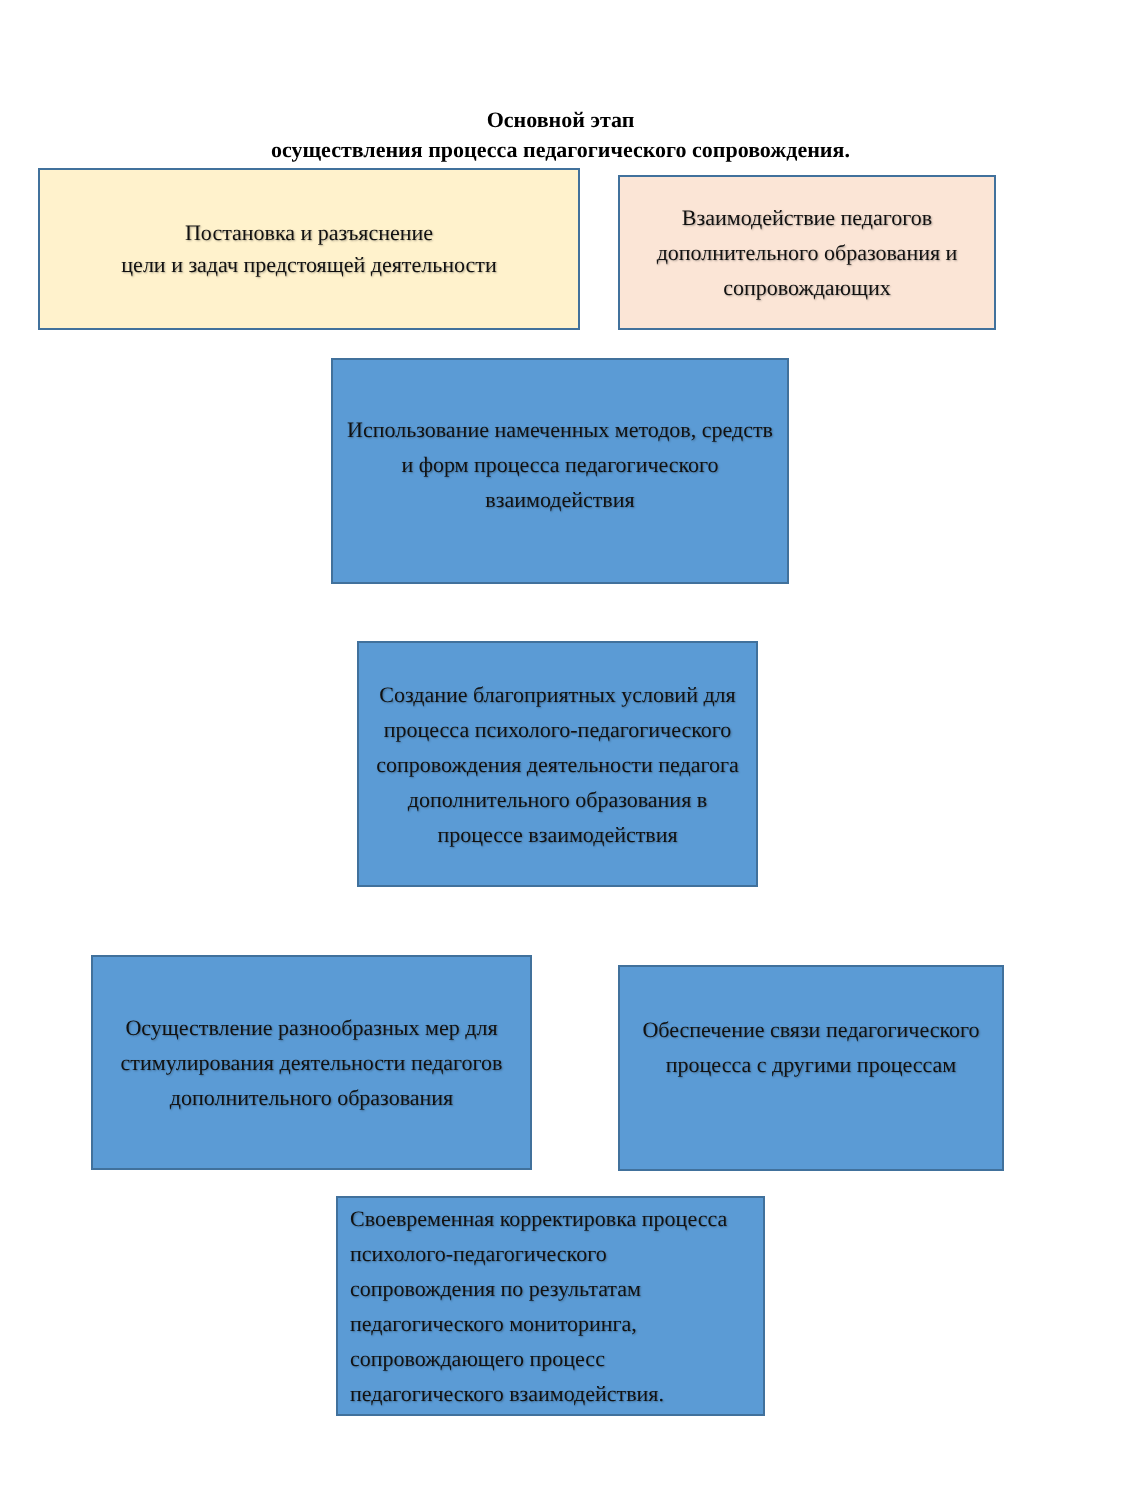Основной этап
осуществления процесса педагогического сопровождения.
Постановка и разъяснение
цели и задач предстоящей деятельности
Взаимодействие педагогов дополнительного образования и сопровождающих
Использование намеченных методов, средств и форм процесса педагогического взаимодействия
Создание благоприятных условий для процесса психолого-педагогического сопровождения деятельности педагога дополнительного образования в процессе взаимодействия
Осуществление разнообразных мер для стимулирования деятельности педагогов дополнительного образования
Обеспечение связи педагогического процесса с другими процессам
Своевременная корректировка процесса психолого-педагогического сопровождения по результатам педагогического мониторинга, сопровождающего процесс педагогического взаимодействия.